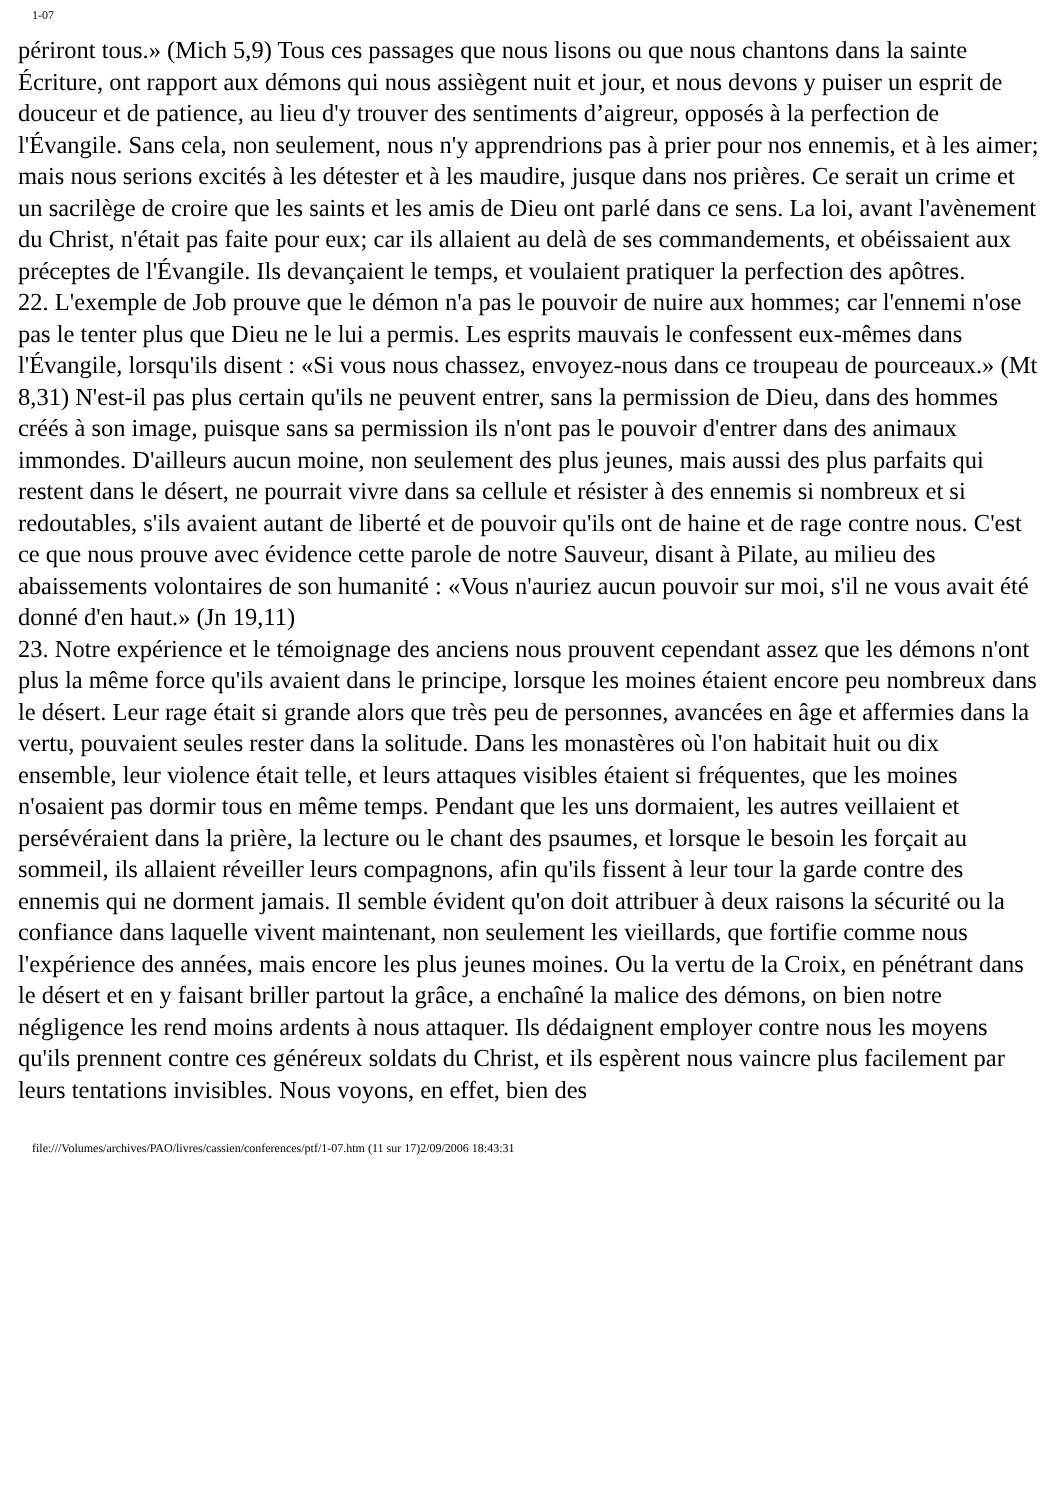1-07
périront tous.» (Mich 5,9) Tous ces passages que nous lisons ou que nous chantons dans la sainte Écriture, ont rapport aux démons qui nous assiègent nuit et jour, et nous devons y puiser un esprit de douceur et de patience, au lieu d'y trouver des sentiments d’aigreur, opposés à la perfection de l'Évangile. Sans cela, non seulement, nous n'y apprendrions pas à prier pour nos ennemis, et à les aimer; mais nous serions excités à les détester et à les maudire, jusque dans nos prières. Ce serait un crime et un sacrilège de croire que les saints et les amis de Dieu ont parlé dans ce sens. La loi, avant l'avènement du Christ, n'était pas faite pour eux; car ils allaient au delà de ses commandements, et obéissaient aux préceptes de l'Évangile. Ils devançaient le temps, et voulaient pratiquer la perfection des apôtres.
22. L'exemple de Job prouve que le démon n'a pas le pouvoir de nuire aux hommes; car l'ennemi n'ose pas le tenter plus que Dieu ne le lui a permis. Les esprits mauvais le confessent eux-mêmes dans l'Évangile, lorsqu'ils disent : «Si vous nous chassez, envoyez-nous dans ce troupeau de pourceaux.» (Mt 8,31) N'est-il pas plus certain qu'ils ne peuvent entrer, sans la permission de Dieu, dans des hommes créés à son image, puisque sans sa permission ils n'ont pas le pouvoir d'entrer dans des animaux immondes. D'ailleurs aucun moine, non seulement des plus jeunes, mais aussi des plus parfaits qui restent dans le désert, ne pourrait vivre dans sa cellule et résister à des ennemis si nombreux et si redoutables, s'ils avaient autant de liberté et de pouvoir qu'ils ont de haine et de rage contre nous. C'est ce que nous prouve avec évidence cette parole de notre Sauveur, disant à Pilate, au milieu des abaissements volontaires de son humanité : «Vous n'auriez aucun pouvoir sur moi, s'il ne vous avait été donné d'en haut.» (Jn 19,11)
23. Notre expérience et le témoignage des anciens nous prouvent cependant assez que les démons n'ont plus la même force qu'ils avaient dans le principe, lorsque les moines étaient encore peu nombreux dans le désert. Leur rage était si grande alors que très peu de personnes, avancées en âge et affermies dans la vertu, pouvaient seules rester dans la solitude. Dans les monastères où l'on habitait huit ou dix ensemble, leur violence était telle, et leurs attaques visibles étaient si fréquentes, que les moines n'osaient pas dormir tous en même temps. Pendant que les uns dormaient, les autres veillaient et persévéraient dans la prière, la lecture ou le chant des psaumes, et lorsque le besoin les forçait au sommeil, ils allaient réveiller leurs compagnons, afin qu'ils fissent à leur tour la garde contre des ennemis qui ne dorment jamais. Il semble évident qu'on doit attribuer à deux raisons la sécurité ou la confiance dans laquelle vivent maintenant, non seulement les vieillards, que fortifie comme nous l'expérience des années, mais encore les plus jeunes moines. Ou la vertu de la Croix, en pénétrant dans le désert et en y faisant briller partout la grâce, a enchaîné la malice des démons, on bien notre négligence les rend moins ardents à nous attaquer. Ils dédaignent employer contre nous les moyens qu'ils prennent contre ces généreux soldats du Christ, et ils espèrent nous vaincre plus facilement par leurs tentations invisibles. Nous voyons, en effet, bien des
file:///Volumes/archives/PAO/livres/cassien/conferences/ptf/1-07.htm (11 sur 17)2/09/2006 18:43:31